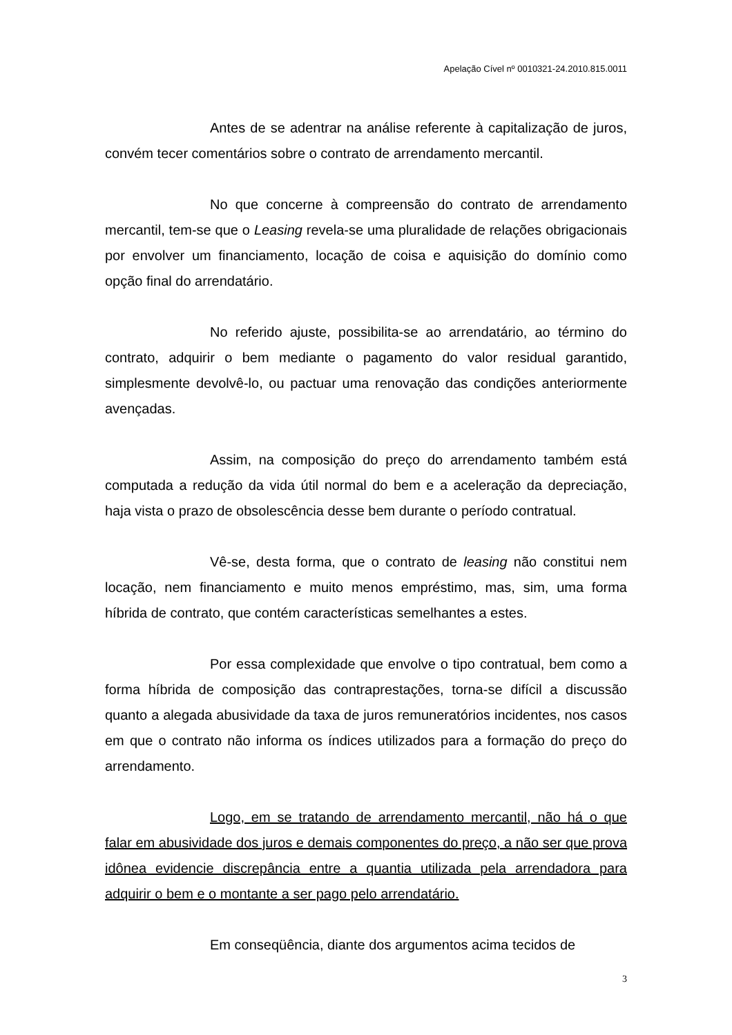Apelação Cível nº 0010321-24.2010.815.0011
Antes de se adentrar na análise referente à capitalização de juros, convém tecer comentários sobre o contrato de arrendamento mercantil.
No que concerne à compreensão do contrato de arrendamento mercantil, tem-se que o Leasing revela-se uma pluralidade de relações obrigacionais por envolver um financiamento, locação de coisa e aquisição do domínio como opção final do arrendatário.
No referido ajuste, possibilita-se ao arrendatário, ao término do contrato, adquirir o bem mediante o pagamento do valor residual garantido, simplesmente devolvê-lo, ou pactuar uma renovação das condições anteriormente avençadas.
Assim, na composição do preço do arrendamento também está computada a redução da vida útil normal do bem e a aceleração da depreciação, haja vista o prazo de obsolescência desse bem durante o período contratual.
Vê-se, desta forma, que o contrato de leasing não constitui nem locação, nem financiamento e muito menos empréstimo, mas, sim, uma forma híbrida de contrato, que contém características semelhantes a estes.
Por essa complexidade que envolve o tipo contratual, bem como a forma híbrida de composição das contraprestações, torna-se difícil a discussão quanto a alegada abusividade da taxa de juros remuneratórios incidentes, nos casos em que o contrato não informa os índices utilizados para a formação do preço do arrendamento.
Logo, em se tratando de arrendamento mercantil, não há o que falar em abusividade dos juros e demais componentes do preço, a não ser que prova idônea evidencie discrepância entre a quantia utilizada pela arrendadora para adquirir o bem e o montante a ser pago pelo arrendatário.
Em conseqüência, diante dos argumentos acima tecidos de
3